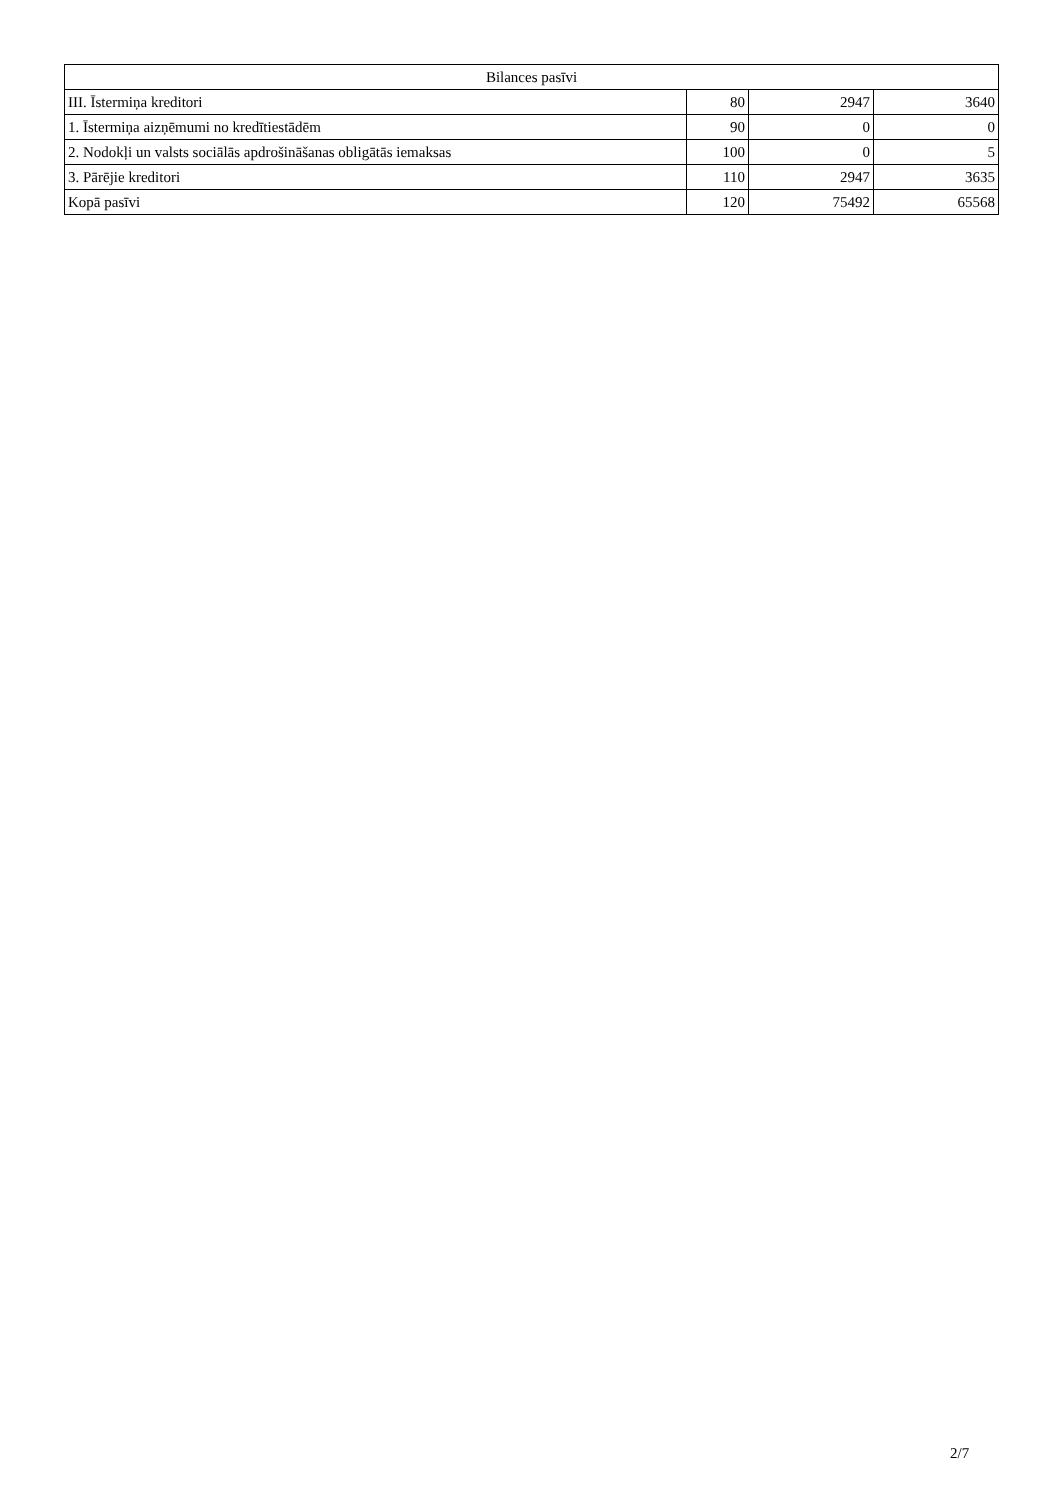| Bilances pasīvi | | | |
| --- | --- | --- | --- |
| III. Īstermiņa kreditori | 80 | 2947 | 3640 |
| 1. Īstermiņa aizņēmumi no kredītiestādēm | 90 | 0 | 0 |
| 2. Nodokļi un valsts sociālās apdrošināšanas obligātās iemaksas | 100 | 0 | 5 |
| 3. Pārējie kreditori | 110 | 2947 | 3635 |
| Kopā pasīvi | 120 | 75492 | 65568 |
2/7